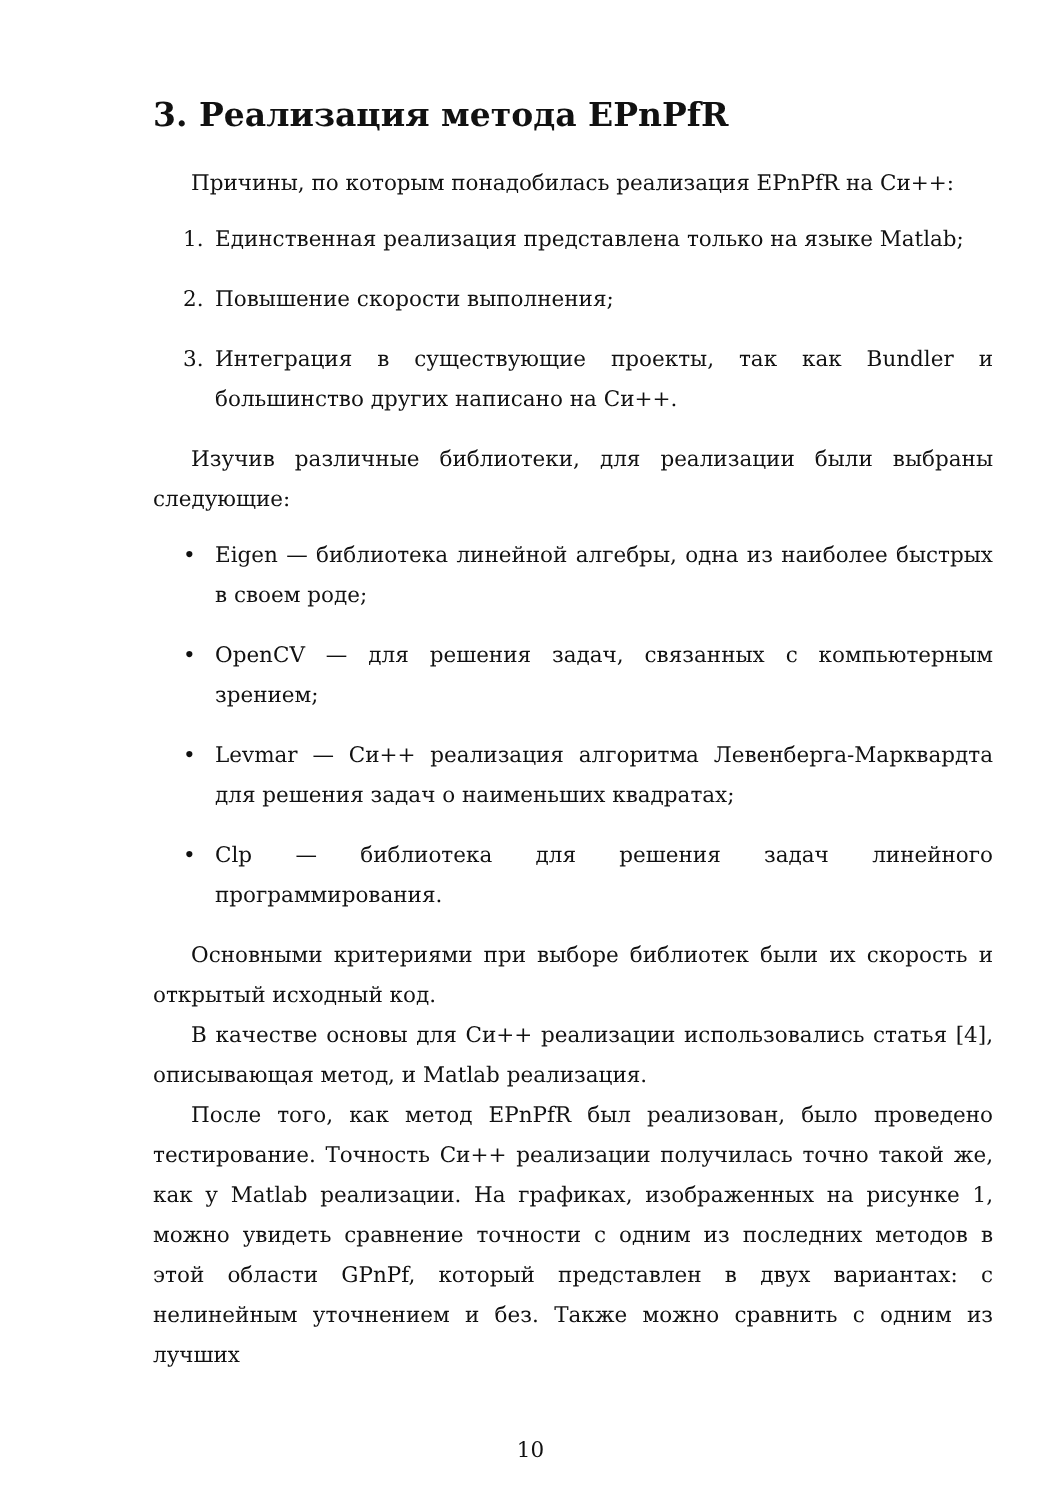3. Реализация метода EPnPfR
Причины, по которым понадобилась реализация EPnPfR на Си++:
1. Единственная реализация представлена только на языке Matlab;
2. Повышение скорости выполнения;
3. Интеграция в существующие проекты, так как Bundler и большинство других написано на Си++.
Изучив различные библиотеки, для реализации были выбраны следующие:
• Eigen — библиотека линейной алгебры, одна из наиболее быстрых в своем роде;
• OpenCV — для решения задач, связанных с компьютерным зрением;
• Levmar — Си++ реализация алгоритма Левенберга-Марквардта для решения задач о наименьших квадратах;
• Clp — библиотека для решения задач линейного программирования.
Основными критериями при выборе библиотек были их скорость и открытый исходный код.
В качестве основы для Си++ реализации использовались статья [4], описывающая метод, и Matlab реализация.
После того, как метод EPnPfR был реализован, было проведено тестирование. Точность Си++ реализации получилась точно такой же, как у Matlab реализации. На графиках, изображенных на рисунке 1, можно увидеть сравнение точности с одним из последних методов в этой области GPnPf, который представлен в двух вариантах: с нелинейным уточнением и без. Также можно сравнить с одним из лучших
10